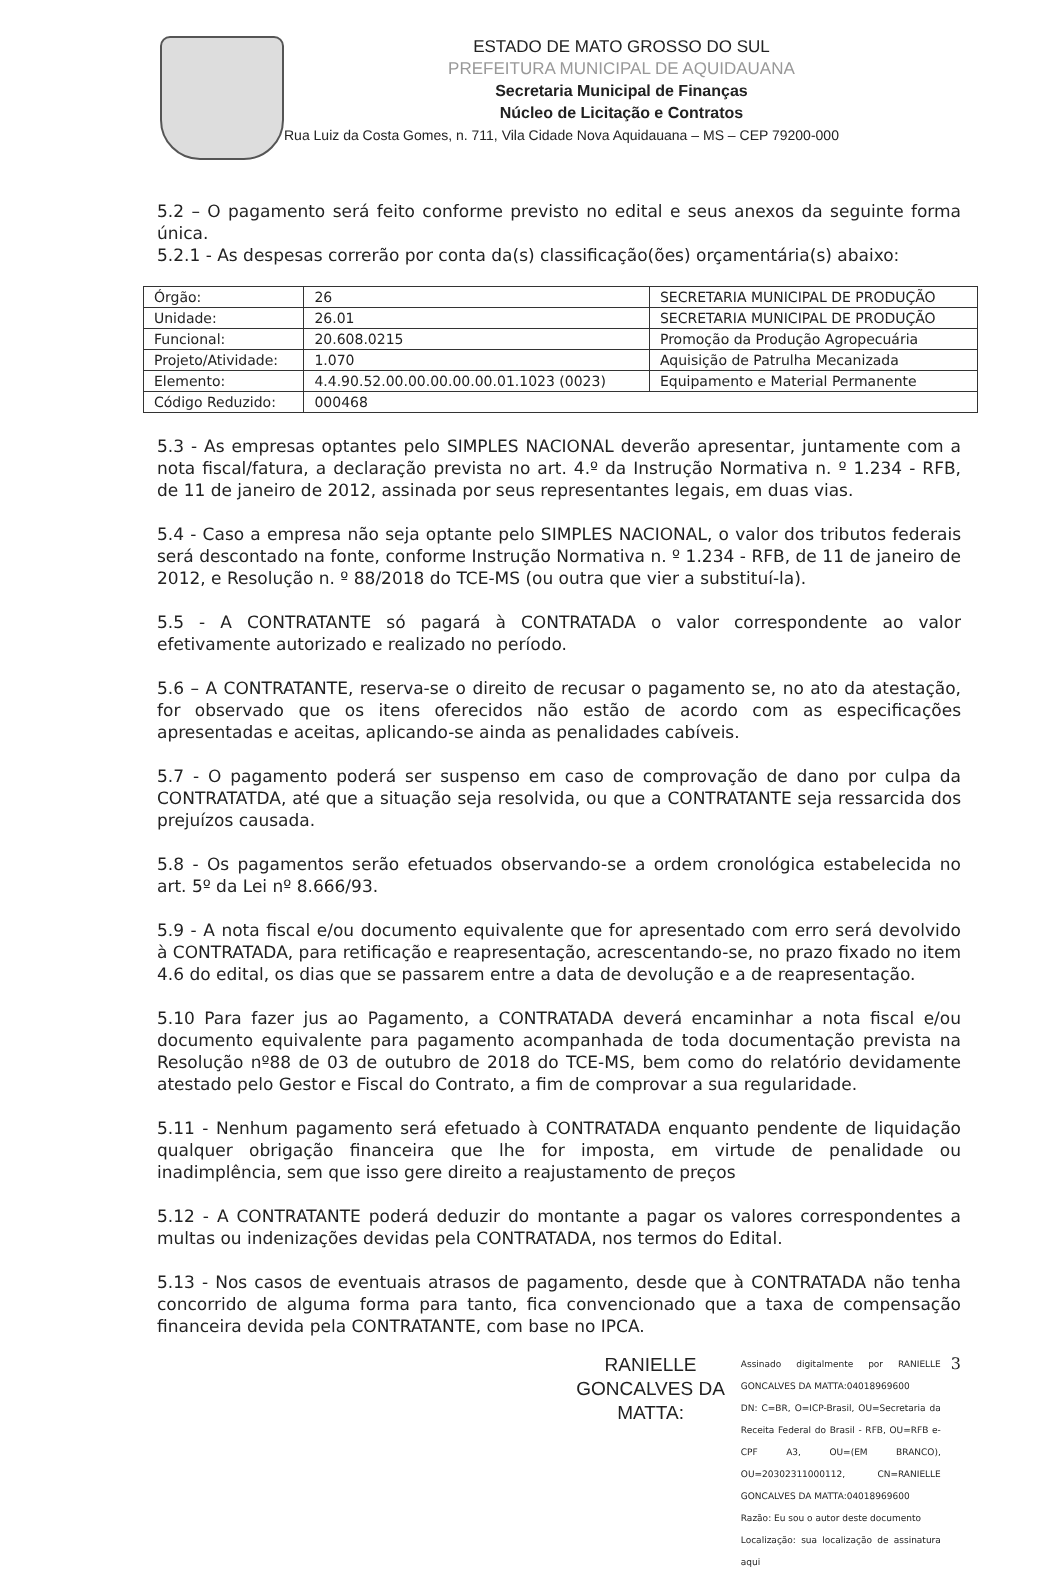ESTADO DE MATO GROSSO DO SUL
PREFEITURA MUNICIPAL DE AQUIDAUANA
Secretaria Municipal de Finanças
Núcleo de Licitação e Contratos
Rua Luiz da Costa Gomes, n. 711, Vila Cidade Nova Aquidauana – MS – CEP 79200-000
5.2 – O pagamento será feito conforme previsto no edital e seus anexos da seguinte forma única.
5.2.1 - As despesas correrão por conta da(s) classificação(ões) orçamentária(s) abaixo:
| Órgão: | 26 | SECRETARIA MUNICIPAL DE PRODUÇÃO |
| Unidade: | 26.01 | SECRETARIA MUNICIPAL DE PRODUÇÃO |
| Funcional: | 20.608.0215 | Promoção da Produção Agropecuária |
| Projeto/Atividade: | 1.070 | Aquisição de Patrulha Mecanizada |
| Elemento: | 4.4.90.52.00.00.00.00.00.01.1023 (0023) | Equipamento e Material Permanente |
| Código Reduzido: | 000468 | |
5.3 - As empresas optantes pelo SIMPLES NACIONAL deverão apresentar, juntamente com a nota fiscal/fatura, a declaração prevista no art. 4.º da Instrução Normativa n. º 1.234 - RFB, de 11 de janeiro de 2012, assinada por seus representantes legais, em duas vias.
5.4 - Caso a empresa não seja optante pelo SIMPLES NACIONAL, o valor dos tributos federais será descontado na fonte, conforme Instrução Normativa n. º 1.234 - RFB, de 11 de janeiro de 2012, e Resolução n. º 88/2018 do TCE-MS (ou outra que vier a substituí-la).
5.5 - A CONTRATANTE só pagará à CONTRATADA o valor correspondente ao valor efetivamente autorizado e realizado no período.
5.6 – A CONTRATANTE, reserva-se o direito de recusar o pagamento se, no ato da atestação, for observado que os itens oferecidos não estão de acordo com as especificações apresentadas e aceitas, aplicando-se ainda as penalidades cabíveis.
5.7 - O pagamento poderá ser suspenso em caso de comprovação de dano por culpa da CONTRATATDA, até que a situação seja resolvida, ou que a CONTRATANTE seja ressarcida dos prejuízos causada.
5.8 - Os pagamentos serão efetuados observando-se a ordem cronológica estabelecida no art. 5º da Lei nº 8.666/93.
5.9 - A nota fiscal e/ou documento equivalente que for apresentado com erro será devolvido à CONTRATADA, para retificação e reapresentação, acrescentando-se, no prazo fixado no item 4.6 do edital, os dias que se passarem entre a data de devolução e a de reapresentação.
5.10 Para fazer jus ao Pagamento, a CONTRATADA deverá encaminhar a nota fiscal e/ou documento equivalente para pagamento acompanhada de toda documentação prevista na Resolução nº88 de 03 de outubro de 2018 do TCE-MS, bem como do relatório devidamente atestado pelo Gestor e Fiscal do Contrato, a fim de comprovar a sua regularidade.
5.11 - Nenhum pagamento será efetuado à CONTRATADA enquanto pendente de liquidação qualquer obrigação financeira que lhe for imposta, em virtude de penalidade ou inadimplência, sem que isso gere direito a reajustamento de preços
5.12 - A CONTRATANTE poderá deduzir do montante a pagar os valores correspondentes a multas ou indenizações devidas pela CONTRATADA, nos termos do Edital.
5.13 - Nos casos de eventuais atrasos de pagamento, desde que à CONTRATADA não tenha concorrido de alguma forma para tanto, fica convencionado que a taxa de compensação financeira devida pela CONTRATANTE, com base no IPCA.
RANIELLE
GONCALVES DA
MATTA:
Assinado digitalmente por RANIELLE GONCALVES DA MATTA:04018969600
DN: C=BR, O=ICP-Brasil, OU=Secretaria da Receita Federal do Brasil - RFB, OU=RFB e-CPF A3, OU=(EM BRANCO), OU=20302311000112, CN=RANIELLE GONCALVES DA MATTA:04018969600
Razão: Eu sou o autor deste documento
Localização: sua localização de assinatura aqui
3